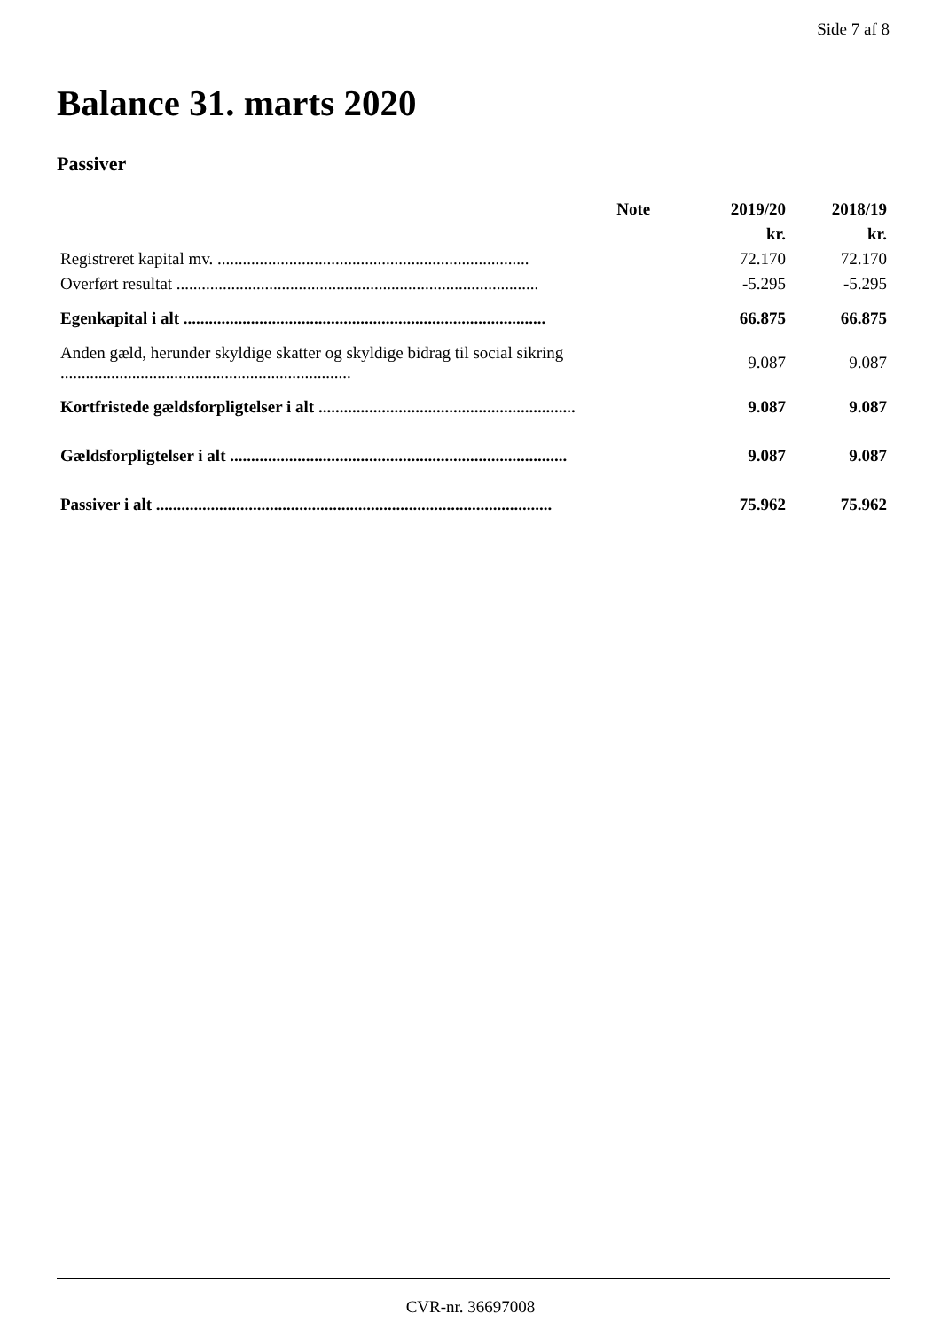Side 7 af 8
Balance 31. marts 2020
Passiver
| | Note | 2019/20 | 2018/19 |
| --- | --- | --- | --- |
| | | kr. | kr. |
| Registreret kapital mv. .......................................................................... | | 72.170 | 72.170 |
| Overført resultat ...................................................................................... | | -5.295 | -5.295 |
| Egenkapital i alt ...................................................................................... | | 66.875 | 66.875 |
| Anden gæld, herunder skyldige skatter og skyldige bidrag til social sikring ..................................................................... | | 9.087 | 9.087 |
| Kortfristede gældsforpligtelser i alt ............................................................. | | 9.087 | 9.087 |
| Gældsforpligtelser i alt ................................................................................ | | 9.087 | 9.087 |
| Passiver i alt .............................................................................................. | | 75.962 | 75.962 |
CVR-nr. 36697008